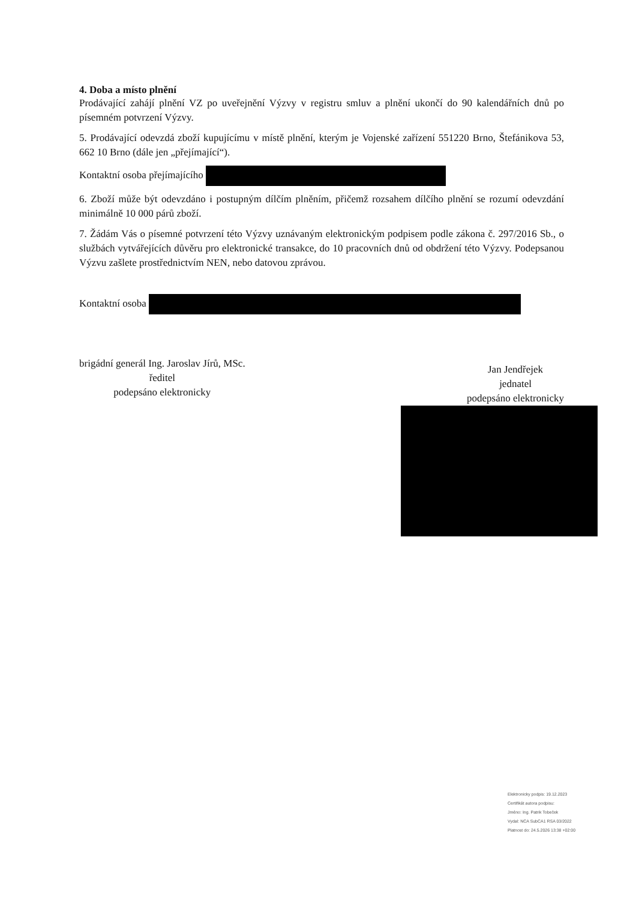4. Doba a místo plnění
Prodávající zahájí plnění VZ po uveřejnění Výzvy v registru smluv a plnění ukončí do 90 kalendářních dnů po písemném potvrzení Výzvy.
5. Prodávající odevzdá zboží kupujícímu v místě plnění, kterým je Vojenské zařízení 551220 Brno, Štefánikova 53, 662 10 Brno (dále jen „přejímající“).
Kontaktní osoba přejímajícího
6. Zboží může být odevzdáno i postupným dílčím plněním, přičemž rozsahem dílčího plnění se rozumí odevzdání minimálně 10 000 párů zboží.
7. Žádám Vás o písemné potvrzení této Výzvy uznávaným elektronickým podpisem podle zákona č. 297/2016 Sb., o službách vytvářejících důvěru pro elektronické transakce, do 10 pracovních dnů od obdržení této Výzvy. Podepsanou Výzvu zašlete prostřednictvím NEN, nebo datovou zprávou.
Kontaktní osoba
brigádní generál Ing. Jaroslav Jírů, MSc.
ředitel
podepsáno elektronicky
Jan Jendřejek
jednatel
podepsáno elektronicky
Elektronicky podpis: 19.12.2023
Certifikát autora podpisu:
Jméno: Ing. Patrik Tobeček
Vydal: NCA SubCA1 RSA 03/2022
Platnost do: 24.5.2026 13:38 +02:00